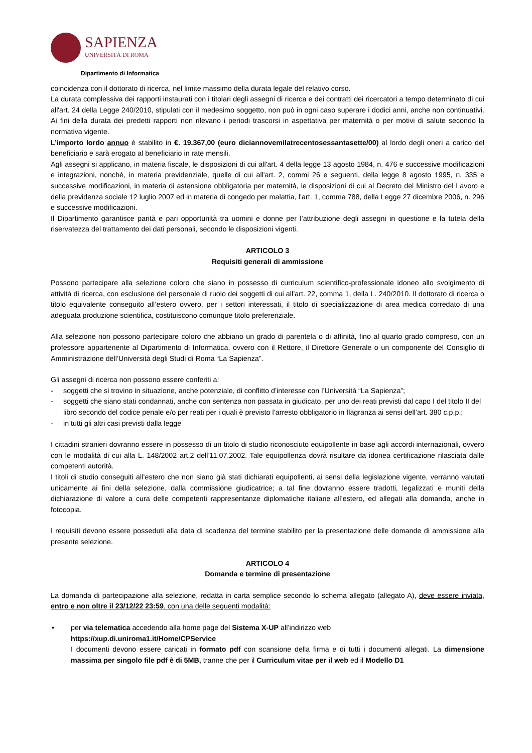SAPIENZA
UNIVERSITÀ DI ROMA
Dipartimento di Informatica
coincidenza con il dottorato di ricerca, nel limite massimo della durata legale del relativo corso.
La durata complessiva dei rapporti instaurati con i titolari degli assegni di ricerca e dei contratti dei ricercatori a tempo determinato di cui all'art. 24 della Legge 240/2010, stipulati con il medesimo soggetto, non può in ogni caso superare i dodici anni, anche non continuativi. Ai fini della durata dei predetti rapporti non rilevano i periodi trascorsi in aspettativa per maternità o per motivi di salute secondo la normativa vigente.
L’importo lordo annuo è stabilito in €. 19.367,00 (euro diciannovemilatrecentosessantasette/00) al lordo degli oneri a carico del beneficiario e sarà erogato al beneficiario in rate mensili.
Agli assegni si applicano, in materia fiscale, le disposizioni di cui all'art. 4 della legge 13 agosto 1984, n. 476 e successive modificazioni e integrazioni, nonché, in materia previdenziale, quelle di cui all'art. 2, commi 26 e seguenti, della legge 8 agosto 1995, n. 335 e successive modificazioni, in materia di astensione obbligatoria per maternità, le disposizioni di cui al Decreto del Ministro del Lavoro e della previdenza sociale 12 luglio 2007 ed in materia di congedo per malattia, l’art. 1, comma 788, della Legge 27 dicembre 2006, n. 296 e successive modificazioni.
Il Dipartimento garantisce parità e pari opportunità tra uomini e donne per l’attribuzione degli assegni in questione e la tutela della riservatezza del trattamento dei dati personali, secondo le disposizioni vigenti.
ARTICOLO 3
Requisiti generali di ammissione
Possono partecipare alla selezione coloro che siano in possesso di curriculum scientifico-professionale idoneo allo svolgimento di attività di ricerca, con esclusione del personale di ruolo dei soggetti di cui all’art. 22, comma 1, della L. 240/2010. Il dottorato di ricerca o titolo equivalente conseguito all’estero ovvero, per i settori interessati, il titolo di specializzazione di area medica corredato di una adeguata produzione scientifica, costituiscono comunque titolo preferenziale.
Alla selezione non possono partecipare coloro che abbiano un grado di parentela o di affinità, fino al quarto grado compreso, con un professore appartenente al Dipartimento di Informatica, ovvero con il Rettore, il Direttore Generale o un componente del Consiglio di Amministrazione dell’Università degli Studi di Roma “La Sapienza”.
Gli assegni di ricerca non possono essere conferiti a:
- soggetti che si trovino in situazione, anche potenziale, di conflitto d’interesse con l’Università “La Sapienza”;
- soggetti che siano stati condannati, anche con sentenza non passata in giudicato, per uno dei reati previsti dal capo I del titolo II del libro secondo del codice penale e/o per reati per i quali è previsto l’arresto obbligatorio in flagranza ai sensi dell’art. 380 c.p.p.;
- in tutti gli altri casi previsti dalla legge
I cittadini stranieri dovranno essere in possesso di un titolo di studio riconosciuto equipollente in base agli accordi internazionali, ovvero con le modalità di cui alla L. 148/2002 art.2 dell’11.07.2002. Tale equipollenza dovrà risultare da idonea certificazione rilasciata dalle competenti autorità.
I titoli di studio conseguiti all’estero che non siano già stati dichiarati equipollenti, ai sensi della legislazione vigente, verranno valutati unicamente ai fini della selezione, dalla commissione giudicatrice; a tal fine dovranno essere tradotti, legalizzati e muniti della dichiarazione di valore a cura delle competenti rappresentanze diplomatiche italiane all’estero, ed allegati alla domanda, anche in fotocopia.
I requisiti devono essere posseduti alla data di scadenza del termine stabilito per la presentazione delle domande di ammissione alla presente selezione.
ARTICOLO 4
Domanda e termine di presentazione
La domanda di partecipazione alla selezione, redatta in carta semplice secondo lo schema allegato (allegato A), deve essere inviata, entro e non oltre il 23/12/22 23:59, con una delle seguenti modalità:
• per via telematica accedendo alla home page del Sistema X-UP all’indirizzo web
https://xup.di.uniroma1.it/Home/CPService
I documenti devono essere caricati in formato pdf con scansione della firma e di tutti i documenti allegati. La dimensione massima per singolo file pdf è di 5MB, tranne che per il Curriculum vitae per il web ed il Modello D1